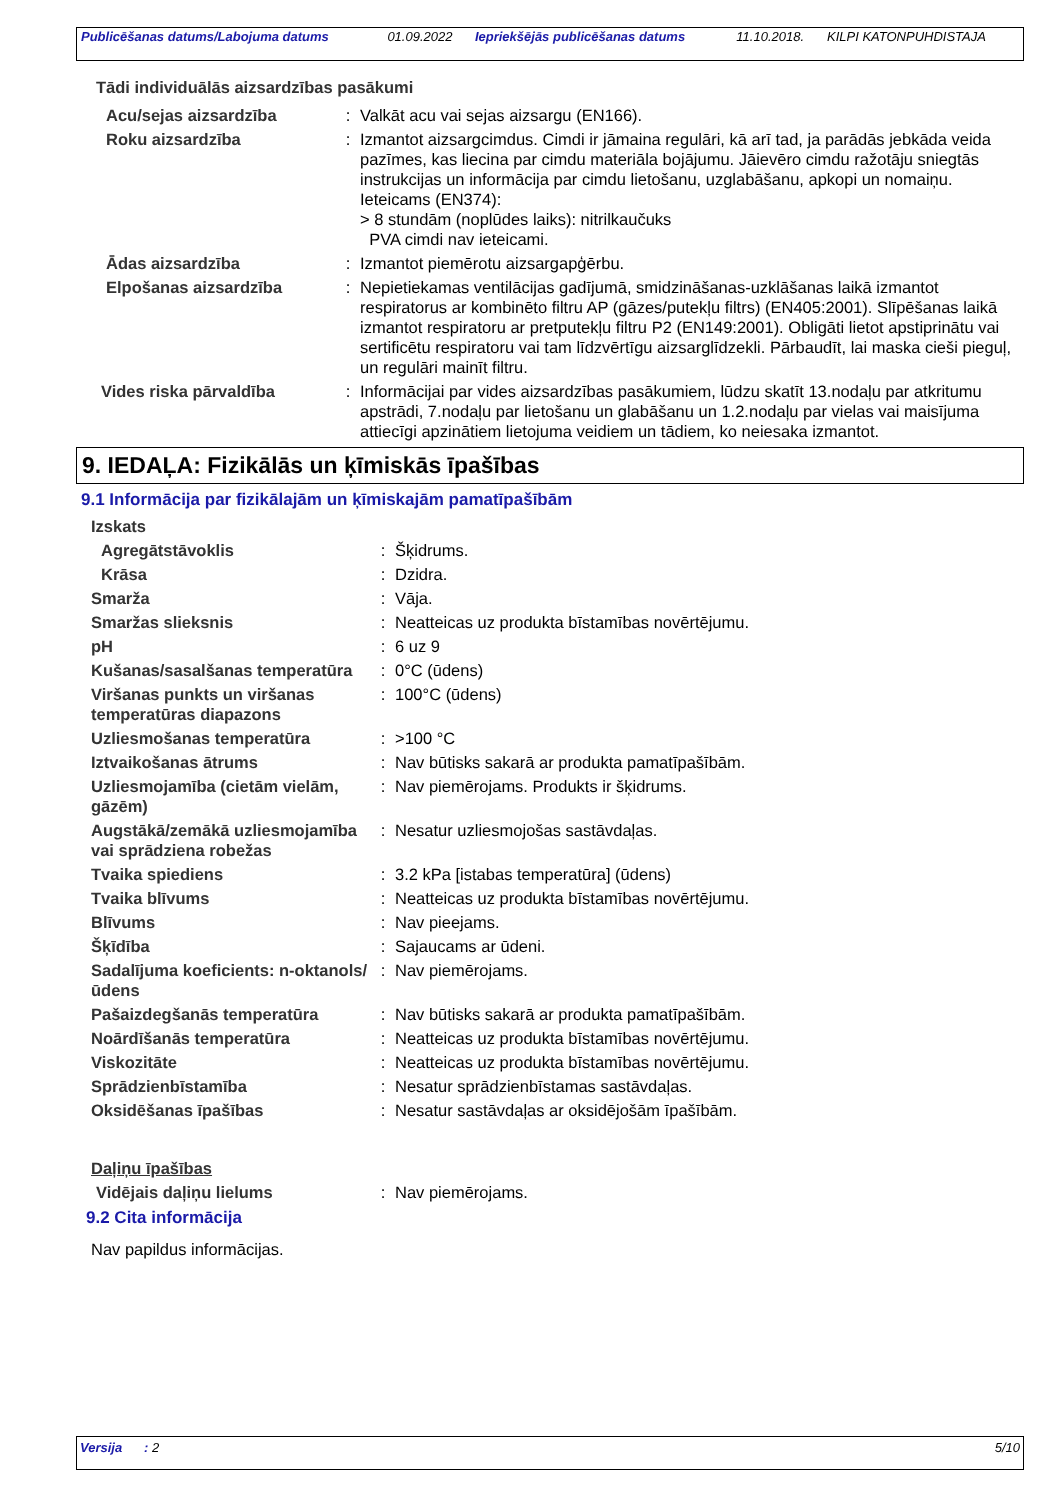| Publicēšanas datums/Labojuma datums | 01.09.2022 | Iepriekšējās publicēšanas datums | 11.10.2018. | KILPI KATONPUHDISTAJA |
Tādi individuālās aizsardzības pasākumi
| Acu/sejas aizsardzība | : | Valkāt acu vai sejas aizsargu (EN166). |
| Roku aizsardzība | : | Izmantot aizsargcimdus. Cimdi ir jāmaina regulāri, kā arī tad, ja parādās jebkāda veida pazīmes, kas liecina par cimdu materiāla bojājumu. Jāievēro cimdu ražotāju sniegtās instrukcijas un informācija par cimdu lietošanu, uzglabāšanu, apkopi un nomaiņu. Ieteicams (EN374): > 8 stundām (noplūdes laiks): nitrilkaučuks PVA cimdi nav ieteicami. |
| Ādas aizsardzība | : | Izmantot piemērotu aizsargapģērbu. |
| Elpošanas aizsardzība | : | Nepietiekamas ventilācijas gadījumā, smidzināšanas-uzklāšanas laikā izmantot respiratorus ar kombinēto filtru AP (gāzes/putekļu filtrs) (EN405:2001). Slīpēšanas laikā izmantot respiratoru ar pretputekļu filtru P2 (EN149:2001). Obligāti lietot apstiprinātu vai sertificētu respiratoru vai tam līdzvērtīgu aizsarglīdzekli. Pārbaudīt, lai maska cieši pieguļ, un regulāri mainīt filtru. |
| Vides riska pārvaldība | : | Informācijai par vides aizsardzības pasākumiem, lūdzu skatīt 13.nodaļu par atkritumu apstrādi, 7.nodaļu par lietošanu un glabāšanu un 1.2.nodaļu par vielas vai maisījuma attiecīgi apzinātiem lietojuma veidiem un tādiem, ko neiesaka izmantot. |
9. IEDAĻA: Fizikālās un ķīmiskās īpašības
9.1 Informācija par fizikālajām un ķīmiskajām pamatīpašībām
| Izskats | | |
| Agregātstāvoklis | : | Šķidrums. |
| Krāsa | : | Dzidra. |
| Smarža | : | Vāja. |
| Smaržas slieksnis | : | Neatteicas uz produkta bīstamības novērtējumu. |
| pH | : | 6 uz 9 |
| Kušanas/sasalšanas temperatūra | : | 0°C (ūdens) |
| Viršanas punkts un viršanas temperatūras diapazons | : | 100°C (ūdens) |
| Uzliesmošanas temperatūra | : | >100 °C |
| Iztvaikošanas ātrums | : | Nav būtisks sakarā ar produkta pamatīpašībām. |
| Uzliesmojamība (cietām vielām, gāzēm) | : | Nav piemērojams. Produkts ir šķidrums. |
| Augstākā/zemākā uzliesmojamība vai sprādziena robežas | : | Nesatur uzliesmojošas sastāvdaļas. |
| Tvaika spiediens | : | 3.2 kPa [istabas temperatūra] (ūdens) |
| Tvaika blīvums | : | Neatteicas uz produkta bīstamības novērtējumu. |
| Blīvums | : | Nav pieejams. |
| Šķīdība | : | Sajaucams ar ūdeni. |
| Sadalījuma koeficients: n-oktanols/ūdens | : | Nav piemērojams. |
| Pašaizdegšanās temperatūra | : | Nav būtisks sakarā ar produkta pamatīpašībām. |
| Noārdīšanās temperatūra | : | Neatteicas uz produkta bīstamības novērtējumu. |
| Viskozitāte | : | Neatteicas uz produkta bīstamības novērtējumu. |
| Sprādzienbīstamība | : | Nesatur sprādzienbīstamas sastāvdaļas. |
| Oksidēšanas īpašības | : | Nesatur sastāvdaļas ar oksidējošām īpašībām. |
| Daļiņu īpašības | | |
| Vidējais daļiņu lielums | : | Nav piemērojams. |
9.2 Cita informācija
Nav papildus informācijas.
| Versija | : 2 | 5/10 |